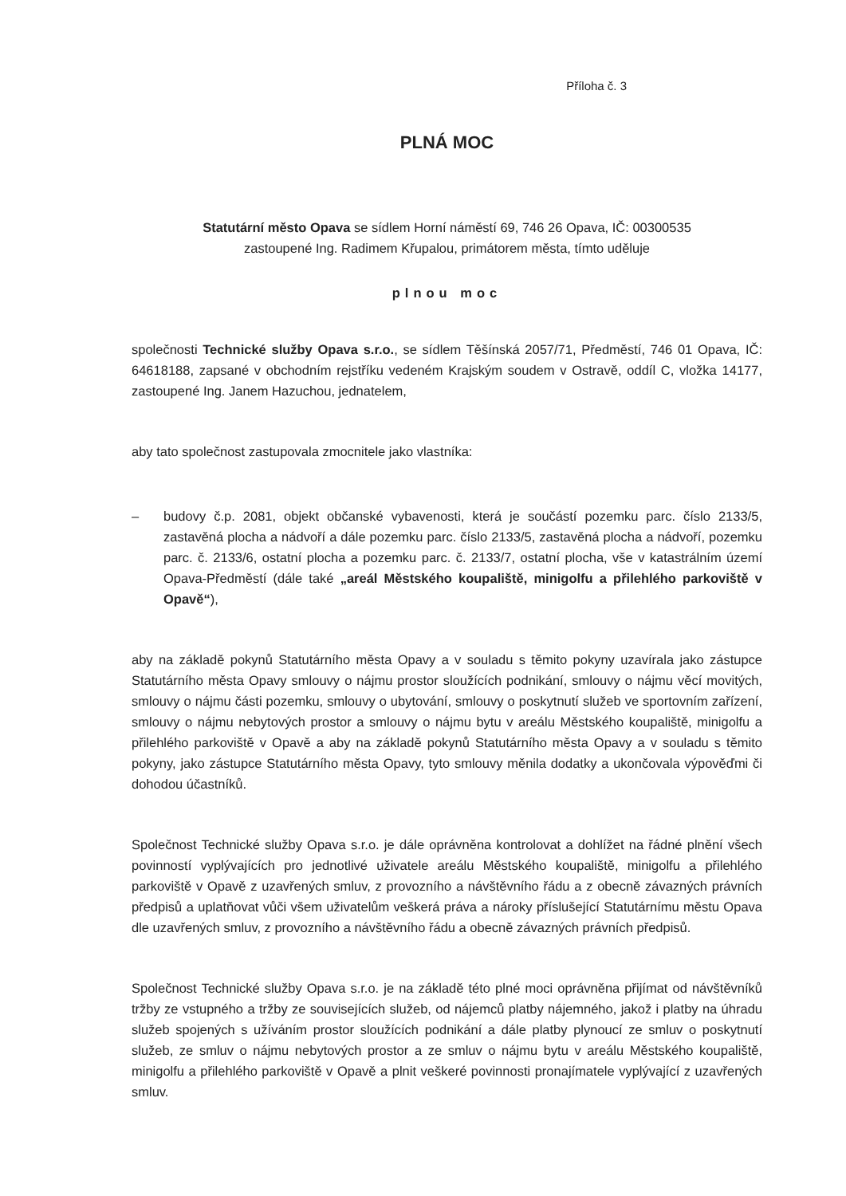Příloha č. 3
PLNÁ MOC
Statutární město Opava se sídlem Horní náměstí 69, 746 26 Opava, IČ: 00300535
zastoupené Ing. Radimem Křupalou, primátorem města, tímto uděluje
plnou moc
společnosti Technické služby Opava s.r.o., se sídlem Těšínská 2057/71, Předměstí, 746 01 Opava, IČ: 64618188, zapsané v obchodním rejstříku vedeném Krajským soudem v Ostravě, oddíl C, vložka 14177, zastoupené Ing. Janem Hazuchou, jednatelem,
aby tato společnost zastupovala zmocnitele jako vlastníka:
– budovy č.p. 2081, objekt občanské vybavenosti, která je součástí pozemku parc. číslo 2133/5, zastavěná plocha a nádvoří a dále pozemku parc. číslo 2133/5, zastavěná plocha a nádvoří, pozemku parc. č. 2133/6, ostatní plocha a pozemku parc. č. 2133/7, ostatní plocha, vše v katastrálním území Opava-Předměstí (dále také „areál Městského koupaliště, minigolfu a přilehlého parkoviště v Opavě“),
aby na základě pokynů Statutárního města Opavy a v souladu s těmito pokyny uzavírala jako zástupce Statutárního města Opavy smlouvy o nájmu prostor sloužících podnikání, smlouvy o nájmu věcí movitých, smlouvy o nájmu části pozemku, smlouvy o ubytování, smlouvy o poskytnutí služeb ve sportovním zařízení, smlouvy o nájmu nebytových prostor a smlouvy o nájmu bytu v areálu Městského koupaliště, minigolfu a přilehlého parkoviště v Opavě a aby na základě pokynů Statutárního města Opavy a v souladu s těmito pokyny, jako zástupce Statutárního města Opavy, tyto smlouvy měnila dodatky a ukončovala výpověďmi či dohodou účastníků.
Společnost Technické služby Opava s.r.o. je dále oprávněna kontrolovat a dohlížet na řádné plnění všech povinností vyplývajících pro jednotlivé uživatele areálu Městského koupaliště, minigolfu a přilehlého parkoviště v Opavě z uzavřených smluv, z provozního a návštěvního řádu a z obecně závazných právních předpisů a uplatňovat vůči všem uživatelům veškerá práva a nároky příslušející Statutárnímu městu Opava dle uzavřených smluv, z provozního a návštěvního řádu a obecně závazných právních předpisů.
Společnost Technické služby Opava s.r.o. je na základě této plné moci oprávněna přijímat od návštěvníků tržby ze vstupného a tržby ze souvisejících služeb, od nájemců platby nájemného, jakož i platby na úhradu služeb spojených s užíváním prostor sloužících podnikání a dále platby plynoucí ze smluv o poskytnutí služeb, ze smluv o nájmu nebytových prostor a ze smluv o nájmu bytu v areálu Městského koupaliště, minigolfu a přilehlého parkoviště v Opavě a plnit veškeré povinnosti pronajímatele vyplývající z uzavřených smluv.